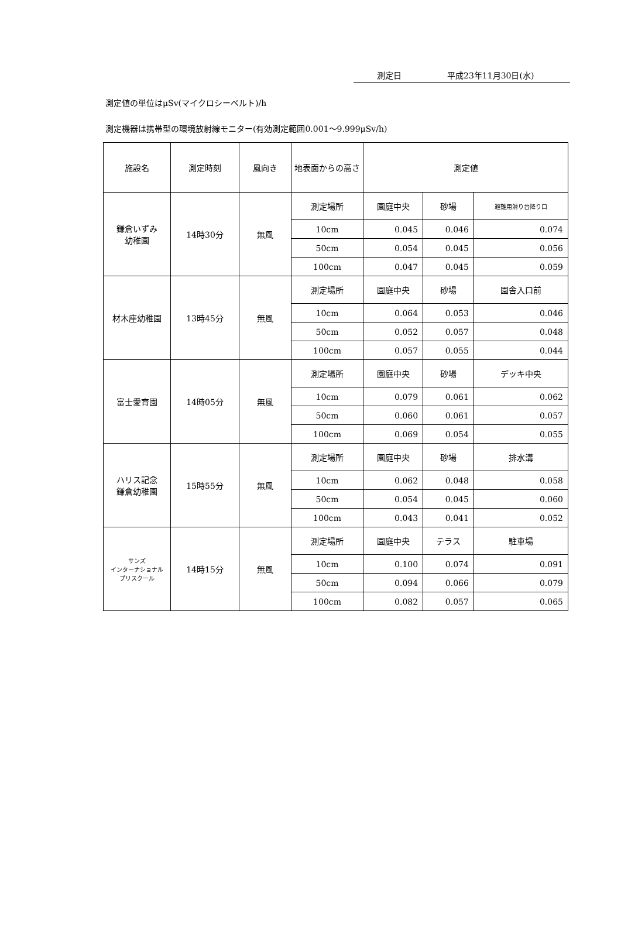測定日 平成23年11月30日(水)
測定値の単位はμSv(マイクロシーベルト)/h
測定機器は携帯型の環境放射線モニター(有効測定範囲0.001～9.999μSv/h)
| 施設名 | 測定時刻 | 風向き | 地表面からの高さ | 測定値 | | |
| --- | --- | --- | --- | --- | --- | --- |
| 鎌倉いずみ 幼稚園 | 14時30分 | 無風 | 測定場所 | 園庭中央 | 砂場 | 避難用滑り台降り口 |
| | | | 10cm | 0.045 | 0.046 | 0.074 |
| | | | 50cm | 0.054 | 0.045 | 0.056 |
| | | | 100cm | 0.047 | 0.045 | 0.059 |
| 材木座幼稚園 | 13時45分 | 無風 | 測定場所 | 園庭中央 | 砂場 | 園舎入口前 |
| | | | 10cm | 0.064 | 0.053 | 0.046 |
| | | | 50cm | 0.052 | 0.057 | 0.048 |
| | | | 100cm | 0.057 | 0.055 | 0.044 |
| 富士愛育園 | 14時05分 | 無風 | 測定場所 | 園庭中央 | 砂場 | デッキ中央 |
| | | | 10cm | 0.079 | 0.061 | 0.062 |
| | | | 50cm | 0.060 | 0.061 | 0.057 |
| | | | 100cm | 0.069 | 0.054 | 0.055 |
| ハリス記念 鎌倉幼稚園 | 15時55分 | 無風 | 測定場所 | 園庭中央 | 砂場 | 排水溝 |
| | | | 10cm | 0.062 | 0.048 | 0.058 |
| | | | 50cm | 0.054 | 0.045 | 0.060 |
| | | | 100cm | 0.043 | 0.041 | 0.052 |
| サンズ インターナショナル プリスクール | 14時15分 | 無風 | 測定場所 | 園庭中央 | テラス | 駐車場 |
| | | | 10cm | 0.100 | 0.074 | 0.091 |
| | | | 50cm | 0.094 | 0.066 | 0.079 |
| | | | 100cm | 0.082 | 0.057 | 0.065 |